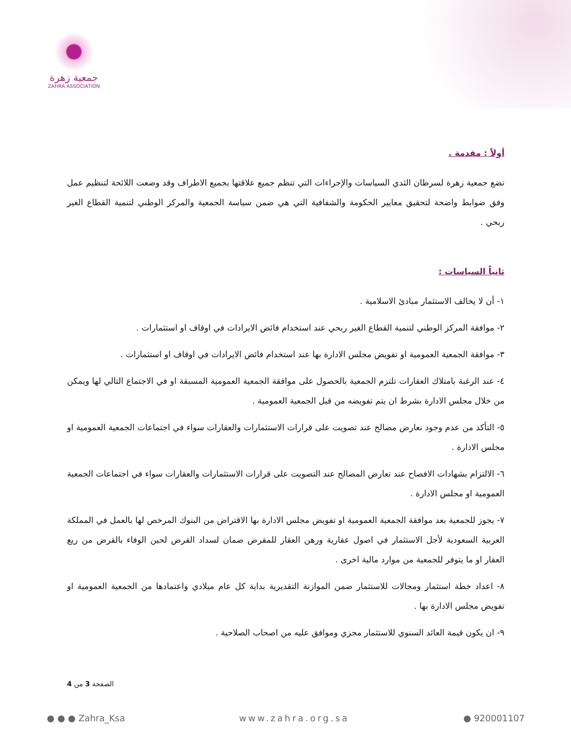جمعية زهرة
ZAHRA ASSOCIATION
أولاً : مقدمة .
تضع جمعية زهرة لسرطان الثدي السياسات والإجراءات التي تنظم جميع علاقتها بجميع الاطراف وقد وضعت اللائحة لتنظيم عمل وفق ضوابط واضحة لتحقيق معايير الحكومة والشفافية التي هي ضمن سياسة الجمعية والمركز الوطني لتنمية القطاع الغير ربحي .
ثانياً السياسات :
١- أن لا يخالف الاستثمار مبادئ الاسلامية .
٢- موافقة المركز الوطني لتنمية القطاع الغير ربحي عند استخدام فائض الايرادات في اوقاف او استثمارات .
٣- موافقة الجمعية العمومية او تفويض مجلس الادارة بها عند استخدام فائض الايرادات في اوقاف او استثمارات .
٤- عند الرغبة بامتلاك العقارات تلتزم الجمعية بالحصول على موافقة الجمعية العمومية المسبقة او في الاجتماع التالي لها ويمكن من خلال مجلس الادارة بشرط ان يتم تفويضه من قبل الجمعية العمومية .
٥- التأكد من عدم وجود نعارض مصالح عند تصويت على قرارات الاستثمارات والعقارات سواء في اجتماعات الجمعية العمومية او مجلس الادارة .
٦- الالتزام بشهادات الافصاح عند تعارض المصالح عند التصويت على قرارات الاستثمارات والعقارات سواء في اجتماعات الجمعية العمومية او مجلس الادارة .
٧- يجوز للجمعية بعد موافقة الجمعية العمومية او تفويض مجلس الادارة بها الاقتراض من البنوك المرخص لها بالعمل في المملكة العربية السعودية لأجل الاستثمار في اصول عقارية ورهن العقار للمقرض ضمان لسداد القرض لحين الوفاء بالقرض من ريع العقار او ما يتوفر للجمعية من موارد مالية اخرى .
٨- اعداد خطة استثمار ومجالات للاستثمار ضمن الموازنة التقديرية بداية كل عام ميلادي واعتمادها من الجمعية العمومية او تفويض مجلس الادارة بها .
٩- ان يكون قيمة العائد السنوي للاستثمار مجزي وموافق عليه من اصحاب الصلاحية .
الصفحة 3 من 4
● ● ● Zahra_Ksa www.zahra.org.sa ● 920001107